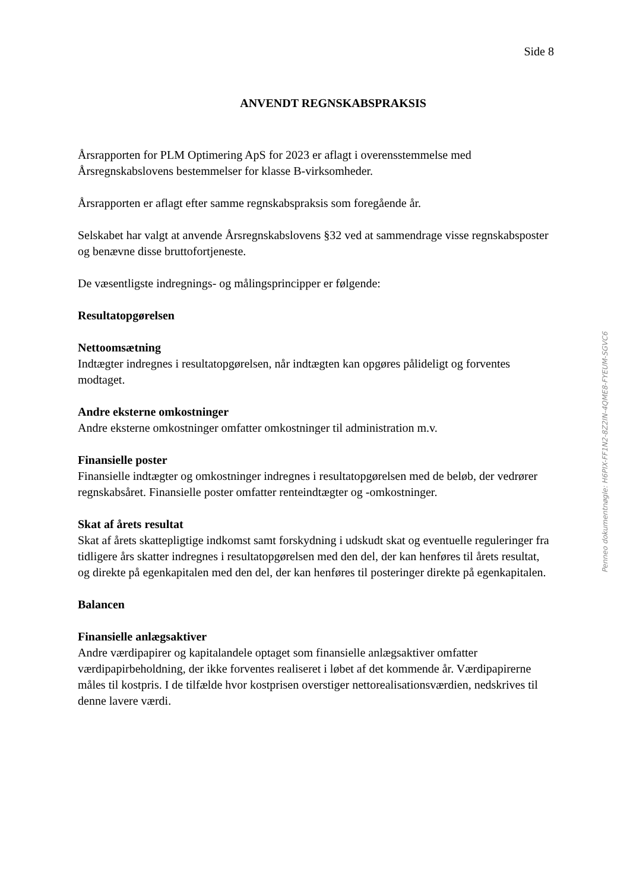Side 8
ANVENDT REGNSKABSPRAKSIS
Årsrapporten for PLM Optimering ApS for 2023 er aflagt i overensstemmelse med Årsregnskabslovens bestemmelser for klasse B-virksomheder.
Årsrapporten er aflagt efter samme regnskabspraksis som foregående år.
Selskabet har valgt at anvende Årsregnskabslovens §32 ved at sammendrage visse regnskabsposter og benævne disse bruttofortjeneste.
De væsentligste indregnings- og målingsprincipper er følgende:
Resultatopgørelsen
Nettoomsætning
Indtægter indregnes i resultatopgørelsen, når indtægten kan opgøres pålideligt og forventes modtaget.
Andre eksterne omkostninger
Andre eksterne omkostninger omfatter omkostninger til administration m.v.
Finansielle poster
Finansielle indtægter og omkostninger indregnes i resultatopgørelsen med de beløb, der vedrører regnskabsåret. Finansielle poster omfatter renteindtægter og -omkostninger.
Skat af årets resultat
Skat af årets skattepligtige indkomst samt forskydning i udskudt skat og eventuelle reguleringer fra tidligere års skatter indregnes i resultatopgørelsen med den del, der kan henføres til årets resultat, og direkte på egenkapitalen med den del, der kan henføres til posteringer direkte på egenkapitalen.
Balancen
Finansielle anlægsaktiver
Andre værdipapirer og kapitalandele optaget som finansielle anlægsaktiver omfatter værdipapirbeholdning, der ikke forventes realiseret i løbet af det kommende år. Værdipapirerne måles til kostpris. I de tilfælde hvor kostprisen overstiger nettorealisationsværdien, nedskrives til denne lavere værdi.
Penneo dokumentnøgle: H6PIX-FF1N2-8Z2IN-4QME8-FYEUM-SGVC6